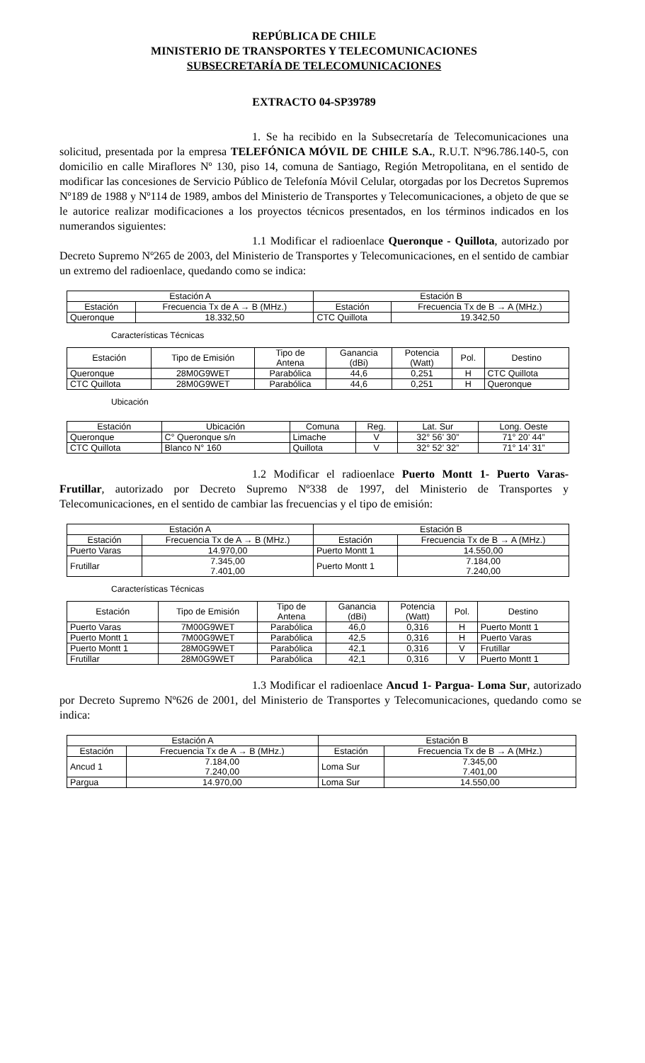REPÚBLICA DE CHILE
MINISTERIO DE TRANSPORTES Y TELECOMUNICACIONES
SUBSECRETARÍA DE TELECOMUNICACIONES
EXTRACTO 04-SP39789
1. Se ha recibido en la Subsecretaría de Telecomunicaciones una solicitud, presentada por la empresa TELEFÓNICA MÓVIL DE CHILE S.A., R.U.T. Nº96.786.140-5, con domicilio en calle Miraflores Nº 130, piso 14, comuna de Santiago, Región Metropolitana, en el sentido de modificar las concesiones de Servicio Público de Telefonía Móvil Celular, otorgadas por los Decretos Supremos Nº189 de 1988 y Nº114 de 1989, ambos del Ministerio de Transportes y Telecomunicaciones, a objeto de que se le autorice realizar modificaciones a los proyectos técnicos presentados, en los términos indicados en los numerandos siguientes:
1.1 Modificar el radioenlace Queronque - Quillota, autorizado por Decreto Supremo Nº265 de 2003, del Ministerio de Transportes y Telecomunicaciones, en el sentido de cambiar un extremo del radioenlace, quedando como se indica:
| Estación A | | Estación B | |
| --- | --- | --- | --- |
| Estación | Frecuencia Tx de A → B (MHz.) | Estación | Frecuencia Tx de B → A (MHz.) |
| Queronque | 18.332,50 | CTC Quillota | 19.342,50 |
Características Técnicas
| Estación | Tipo de Emisión | Tipo de Antena | Ganancia (dBi) | Potencia (Watt) | Pol. | Destino |
| --- | --- | --- | --- | --- | --- | --- |
| Queronque | 28M0G9WET | Parabólica | 44,6 | 0,251 | H | CTC Quillota |
| CTC Quillota | 28M0G9WET | Parabólica | 44,6 | 0,251 | H | Queronque |
Ubicación
| Estación | Ubicación | Comuna | Reg. | Lat. Sur | Long. Oeste |
| --- | --- | --- | --- | --- | --- |
| Queronque | C° Queronque s/n | Limache | V | 32° 56’ 30” | 71° 20’ 44” |
| CTC Quillota | Blanco N° 160 | Quillota | V | 32° 52’ 32” | 71° 14’ 31” |
1.2 Modificar el radioenlace Puerto Montt 1- Puerto Varas- Frutillar, autorizado por Decreto Supremo Nº338 de 1997, del Ministerio de Transportes y Telecomunicaciones, en el sentido de cambiar las frecuencias y el tipo de emisión:
| Estación A | | Estación B | |
| --- | --- | --- | --- |
| Estación | Frecuencia Tx de A → B (MHz.) | Estación | Frecuencia Tx de B → A (MHz.) |
| Puerto Varas | 14.970,00 | Puerto Montt 1 | 14.550,00 |
| Frutillar | 7.345,00 7.401,00 | Puerto Montt 1 | 7.184,00 7.240,00 |
Características Técnicas
| Estación | Tipo de Emisión | Tipo de Antena | Ganancia (dBi) | Potencia (Watt) | Pol. | Destino |
| --- | --- | --- | --- | --- | --- | --- |
| Puerto Varas | 7M00G9WET | Parabólica | 46,0 | 0,316 | H | Puerto Montt 1 |
| Puerto Montt 1 | 7M00G9WET | Parabólica | 42,5 | 0,316 | H | Puerto Varas |
| Puerto Montt 1 | 28M0G9WET | Parabólica | 42,1 | 0,316 | V | Frutillar |
| Frutillar | 28M0G9WET | Parabólica | 42,1 | 0,316 | V | Puerto Montt 1 |
1.3 Modificar el radioenlace Ancud 1- Pargua- Loma Sur, autorizado por Decreto Supremo Nº626 de 2001, del Ministerio de Transportes y Telecomunicaciones, quedando como se indica:
| Estación A | | Estación B | |
| --- | --- | --- | --- |
| Estación | Frecuencia Tx de A → B (MHz.) | Estación | Frecuencia Tx de B → A (MHz.) |
| Ancud 1 | 7.184,00 7.240,00 | Loma Sur | 7.345,00 7.401,00 |
| Pargua | 14.970,00 | Loma Sur | 14.550,00 |